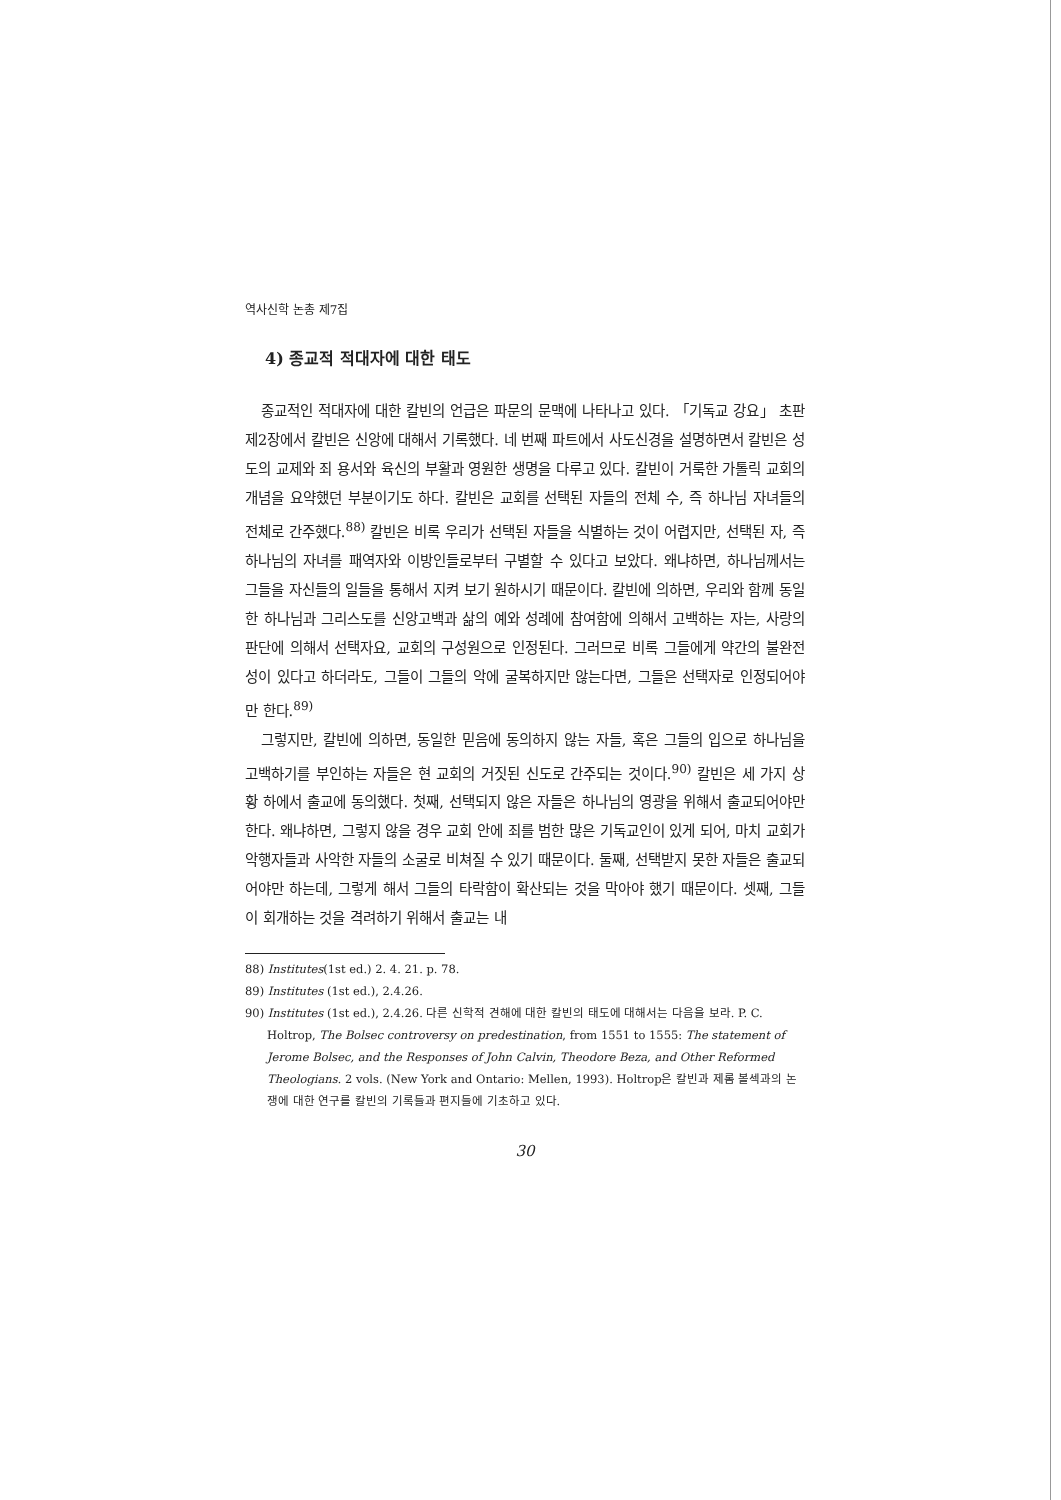역사신학 논총 제7집
4) 종교적 적대자에 대한 태도
종교적인 적대자에 대한 칼빈의 언급은 파문의 문맥에 나타나고 있다. 「기독교 강요」 초판 제2장에서 칼빈은 신앙에 대해서 기록했다. 네 번째 파트에서 사도신경을 설명하면서 칼빈은 성도의 교제와 죄 용서와 육신의 부활과 영원한 생명을 다루고 있다. 칼빈이 거룩한 가톨릭 교회의 개념을 요약했던 부분이기도 하다. 칼빈은 교회를 선택된 자들의 전체 수, 즉 하나님 자녀들의 전체로 간주했다.<sup>88)</sup> 칼빈은 비록 우리가 선택된 자들을 식별하는 것이 어렵지만, 선택된 자, 즉 하나님의 자녀를 패역자와 이방인들로부터 구별할 수 있다고 보았다. 왜냐하면, 하나님께서는 그들을 자신들의 일들을 통해서 지켜 보기 원하시기 때문이다. 칼빈에 의하면, 우리와 함께 동일한 하나님과 그리스도를 신앙고백과 삶의 예와 성례에 참여함에 의해서 고백하는 자는, 사랑의 판단에 의해서 선택자요, 교회의 구성원으로 인정된다. 그러므로 비록 그들에게 약간의 불완전성이 있다고 하더라도, 그들이 그들의 악에 굴복하지만 않는다면, 그들은 선택자로 인정되어야만 한다.<sup>89)</sup>
그렇지만, 칼빈에 의하면, 동일한 믿음에 동의하지 않는 자들, 혹은 그들의 입으로 하나님을 고백하기를 부인하는 자들은 현 교회의 거짓된 신도로 간주되는 것이다.<sup>90)</sup> 칼빈은 세 가지 상황 하에서 출교에 동의했다. 첫째, 선택되지 않은 자들은 하나님의 영광을 위해서 출교되어야만 한다. 왜냐하면, 그렇지 않을 경우 교회 안에 죄를 범한 많은 기독교인이 있게 되어, 마치 교회가 악행자들과 사악한 자들의 소굴로 비쳐질 수 있기 때문이다. 둘째, 선택받지 못한 자들은 출교되어야만 하는데, 그렇게 해서 그들의 타락함이 확산되는 것을 막아야 했기 때문이다. 셋째, 그들이 회개하는 것을 격려하기 위해서 출교는 내
88) Institutes(1st ed.) 2. 4. 21. p. 78.
89) Institutes (1st ed.), 2.4.26.
90) Institutes (1st ed.), 2.4.26. 다른 신학적 견해에 대한 칼빈의 태도에 대해서는 다음을 보라. P. C. Holtrop, The Bolsec controversy on predestination, from 1551 to 1555: The statement of Jerome Bolsec, and the Responses of John Calvin, Theodore Beza, and Other Reformed Theologians. 2 vols. (New York and Ontario: Mellen, 1993). Holtrop은 칼빈과 제롬 볼섹과의 논쟁에 대한 연구를 칼빈의 기록들과 편지들에 기초하고 있다.
30